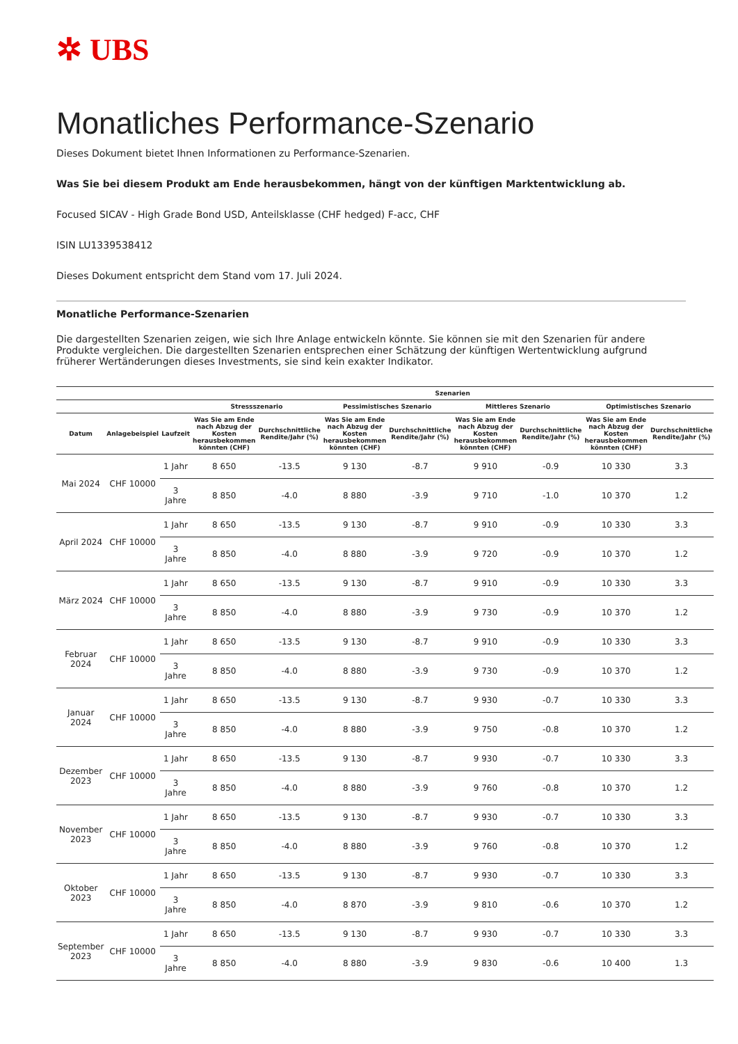✲ UBS
Monatliches Performance-Szenario
Dieses Dokument bietet Ihnen Informationen zu Performance-Szenarien.
Was Sie bei diesem Produkt am Ende herausbekommen, hängt von der künftigen Marktentwicklung ab.
Focused SICAV - High Grade Bond USD, Anteilsklasse (CHF hedged) F-acc, CHF
ISIN LU1339538412
Dieses Dokument entspricht dem Stand vom 17. Juli 2024.
Monatliche Performance-Szenarien
Die dargestellten Szenarien zeigen, wie sich Ihre Anlage entwickeln könnte. Sie können sie mit den Szenarien für andere Produkte vergleichen. Die dargestellten Szenarien entsprechen einer Schätzung der künftigen Wertentwicklung aufgrund früherer Wertänderungen dieses Investments, sie sind kein exakter Indikator.
| | | | Szenarien | | | | | | | |
| --- | --- | --- | --- | --- | --- | --- | --- | --- | --- | --- |
| | | | Stressszenario | | Pessimistisches Szenario | | Mittleres Szenario | | Optimistisches Szenario | |
| Datum | Anlagebeispiel | Laufzeit | Was Sie am Ende nach Abzug der Kosten herausbekommen könnten (CHF) | Durchschnittliche Rendite/Jahr (%) | Was Sie am Ende nach Abzug der Kosten herausbekommen könnten (CHF) | Durchschnittliche Rendite/Jahr (%) | Was Sie am Ende nach Abzug der Kosten herausbekommen könnten (CHF) | Durchschnittliche Rendite/Jahr (%) | Was Sie am Ende nach Abzug der Kosten herausbekommen könnten (CHF) | Durchschnittliche Rendite/Jahr (%) |
| Mai 2024 | CHF 10000 | 1 Jahr | 8 650 | -13.5 | 9 130 | -8.7 | 9 910 | -0.9 | 10 330 | 3.3 |
| | | 3 Jahre | 8 850 | -4.0 | 8 880 | -3.9 | 9 710 | -1.0 | 10 370 | 1.2 |
| April 2024 | CHF 10000 | 1 Jahr | 8 650 | -13.5 | 9 130 | -8.7 | 9 910 | -0.9 | 10 330 | 3.3 |
| | | 3 Jahre | 8 850 | -4.0 | 8 880 | -3.9 | 9 720 | -0.9 | 10 370 | 1.2 |
| März 2024 | CHF 10000 | 1 Jahr | 8 650 | -13.5 | 9 130 | -8.7 | 9 910 | -0.9 | 10 330 | 3.3 |
| | | 3 Jahre | 8 850 | -4.0 | 8 880 | -3.9 | 9 730 | -0.9 | 10 370 | 1.2 |
| Februar 2024 | CHF 10000 | 1 Jahr | 8 650 | -13.5 | 9 130 | -8.7 | 9 910 | -0.9 | 10 330 | 3.3 |
| | | 3 Jahre | 8 850 | -4.0 | 8 880 | -3.9 | 9 730 | -0.9 | 10 370 | 1.2 |
| Januar 2024 | CHF 10000 | 1 Jahr | 8 650 | -13.5 | 9 130 | -8.7 | 9 930 | -0.7 | 10 330 | 3.3 |
| | | 3 Jahre | 8 850 | -4.0 | 8 880 | -3.9 | 9 750 | -0.8 | 10 370 | 1.2 |
| Dezember 2023 | CHF 10000 | 1 Jahr | 8 650 | -13.5 | 9 130 | -8.7 | 9 930 | -0.7 | 10 330 | 3.3 |
| | | 3 Jahre | 8 850 | -4.0 | 8 880 | -3.9 | 9 760 | -0.8 | 10 370 | 1.2 |
| November 2023 | CHF 10000 | 1 Jahr | 8 650 | -13.5 | 9 130 | -8.7 | 9 930 | -0.7 | 10 330 | 3.3 |
| | | 3 Jahre | 8 850 | -4.0 | 8 880 | -3.9 | 9 760 | -0.8 | 10 370 | 1.2 |
| Oktober 2023 | CHF 10000 | 1 Jahr | 8 650 | -13.5 | 9 130 | -8.7 | 9 930 | -0.7 | 10 330 | 3.3 |
| | | 3 Jahre | 8 850 | -4.0 | 8 870 | -3.9 | 9 810 | -0.6 | 10 370 | 1.2 |
| September 2023 | CHF 10000 | 1 Jahr | 8 650 | -13.5 | 9 130 | -8.7 | 9 930 | -0.7 | 10 330 | 3.3 |
| | | 3 Jahre | 8 850 | -4.0 | 8 880 | -3.9 | 9 830 | -0.6 | 10 400 | 1.3 |